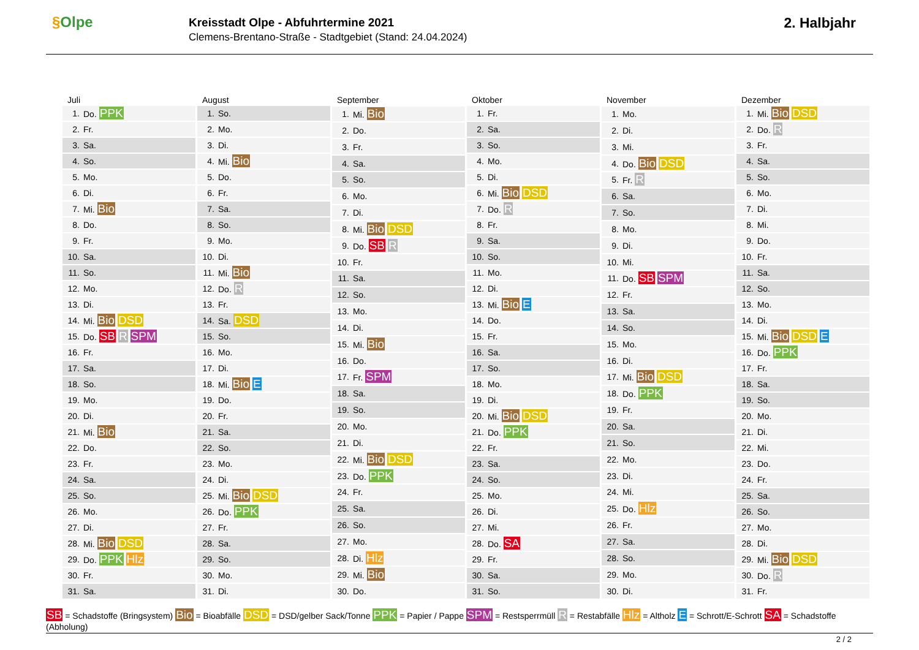§Olpe
Kreisstadt Olpe - Abfuhrtermine 2021
Clemens-Brentano-Straße - Stadtgebiet (Stand: 24.04.2024)
2. Halbjahr
| Juli | |
| --- | --- |
| 1. | Do. PPK |
| 2. | Fr. |
| 3. | Sa. |
| 4. | So. |
| 5. | Mo. |
| 6. | Di. |
| 7. | Mi. Bio |
| 8. | Do. |
| 9. | Fr. |
| 10. | Sa. |
| 11. | So. |
| 12. | Mo. |
| 13. | Di. |
| 14. | Mi. Bio DSD |
| 15. | Do. SB R SPM |
| 16. | Fr. |
| 17. | Sa. |
| 18. | So. |
| 19. | Mo. |
| 20. | Di. |
| 21. | Mi. Bio |
| 22. | Do. |
| 23. | Fr. |
| 24. | Sa. |
| 25. | So. |
| 26. | Mo. |
| 27. | Di. |
| 28. | Mi. Bio DSD |
| 29. | Do. PPK Hlz |
| 30. | Fr. |
| 31. | Sa. |
| August | |
| --- | --- |
| 1. | So. |
| 2. | Mo. |
| 3. | Di. |
| 4. | Mi. Bio |
| 5. | Do. |
| 6. | Fr. |
| 7. | Sa. |
| 8. | So. |
| 9. | Mo. |
| 10. | Di. |
| 11. | Mi. Bio |
| 12. | Do. R |
| 13. | Fr. |
| 14. | Sa. DSD |
| 15. | So. |
| 16. | Mo. |
| 17. | Di. |
| 18. | Mi. Bio E |
| 19. | Do. |
| 20. | Fr. |
| 21. | Sa. |
| 22. | So. |
| 23. | Mo. |
| 24. | Di. |
| 25. | Mi. Bio DSD |
| 26. | Do. PPK |
| 27. | Fr. |
| 28. | Sa. |
| 29. | So. |
| 30. | Mo. |
| 31. | Di. |
| September | |
| --- | --- |
| 1. | Mi. Bio |
| 2. | Do. |
| 3. | Fr. |
| 4. | Sa. |
| 5. | So. |
| 6. | Mo. |
| 7. | Di. |
| 8. | Mi. Bio DSD |
| 9. | Do. SB R |
| 10. | Fr. |
| 11. | Sa. |
| 12. | So. |
| 13. | Mo. |
| 14. | Di. |
| 15. | Mi. Bio |
| 16. | Do. |
| 17. | Fr. SPM |
| 18. | Sa. |
| 19. | So. |
| 20. | Mo. |
| 21. | Di. |
| 22. | Mi. Bio DSD |
| 23. | Do. PPK |
| 24. | Fr. |
| 25. | Sa. |
| 26. | So. |
| 27. | Mo. |
| 28. | Di. Hlz |
| 29. | Mi. Bio |
| 30. | Do. |
| Oktober | |
| --- | --- |
| 1. | Fr. |
| 2. | Sa. |
| 3. | So. |
| 4. | Mo. |
| 5. | Di. |
| 6. | Mi. Bio DSD |
| 7. | Do. R |
| 8. | Fr. |
| 9. | Sa. |
| 10. | So. |
| 11. | Mo. |
| 12. | Di. |
| 13. | Mi. Bio E |
| 14. | Do. |
| 15. | Fr. |
| 16. | Sa. |
| 17. | So. |
| 18. | Mo. |
| 19. | Di. |
| 20. | Mi. Bio DSD |
| 21. | Do. PPK |
| 22. | Fr. |
| 23. | Sa. |
| 24. | So. |
| 25. | Mo. |
| 26. | Di. |
| 27. | Mi. |
| 28. | Do. SA |
| 29. | Fr. |
| 30. | Sa. |
| 31. | So. |
| November | |
| --- | --- |
| 1. | Mo. |
| 2. | Di. |
| 3. | Mi. |
| 4. | Do. Bio DSD |
| 5. | Fr. R |
| 6. | Sa. |
| 7. | So. |
| 8. | Mo. |
| 9. | Di. |
| 10. | Mi. |
| 11. | Do. SB SPM |
| 12. | Fr. |
| 13. | Sa. |
| 14. | So. |
| 15. | Mo. |
| 16. | Di. |
| 17. | Mi. Bio DSD |
| 18. | Do. PPK |
| 19. | Fr. |
| 20. | Sa. |
| 21. | So. |
| 22. | Mo. |
| 23. | Di. |
| 24. | Mi. |
| 25. | Do. Hlz |
| 26. | Fr. |
| 27. | Sa. |
| 28. | So. |
| 29. | Mo. |
| 30. | Di. |
| Dezember | |
| --- | --- |
| 1. | Mi. Bio DSD |
| 2. | Do. R |
| 3. | Fr. |
| 4. | Sa. |
| 5. | So. |
| 6. | Mo. |
| 7. | Di. |
| 8. | Mi. |
| 9. | Do. |
| 10. | Fr. |
| 11. | Sa. |
| 12. | So. |
| 13. | Mo. |
| 14. | Di. |
| 15. | Mi. Bio DSD E |
| 16. | Do. PPK |
| 17. | Fr. |
| 18. | Sa. |
| 19. | So. |
| 20. | Mo. |
| 21. | Di. |
| 22. | Mi. |
| 23. | Do. |
| 24. | Fr. |
| 25. | Sa. |
| 26. | So. |
| 27. | Mo. |
| 28. | Di. |
| 29. | Mi. Bio DSD |
| 30. | Do. R |
| 31. | Fr. |
SB = Schadstoffe (Bringsystem) Bio = Bioabfälle DSD = DSD/gelber Sack/Tonne PPK = Papier / Pappe SPM = Restsperrmüll R = Restabfälle Hlz = Altholz E = Schrott/E-Schrott SA = Schadstoffe (Abholung)
2 / 2